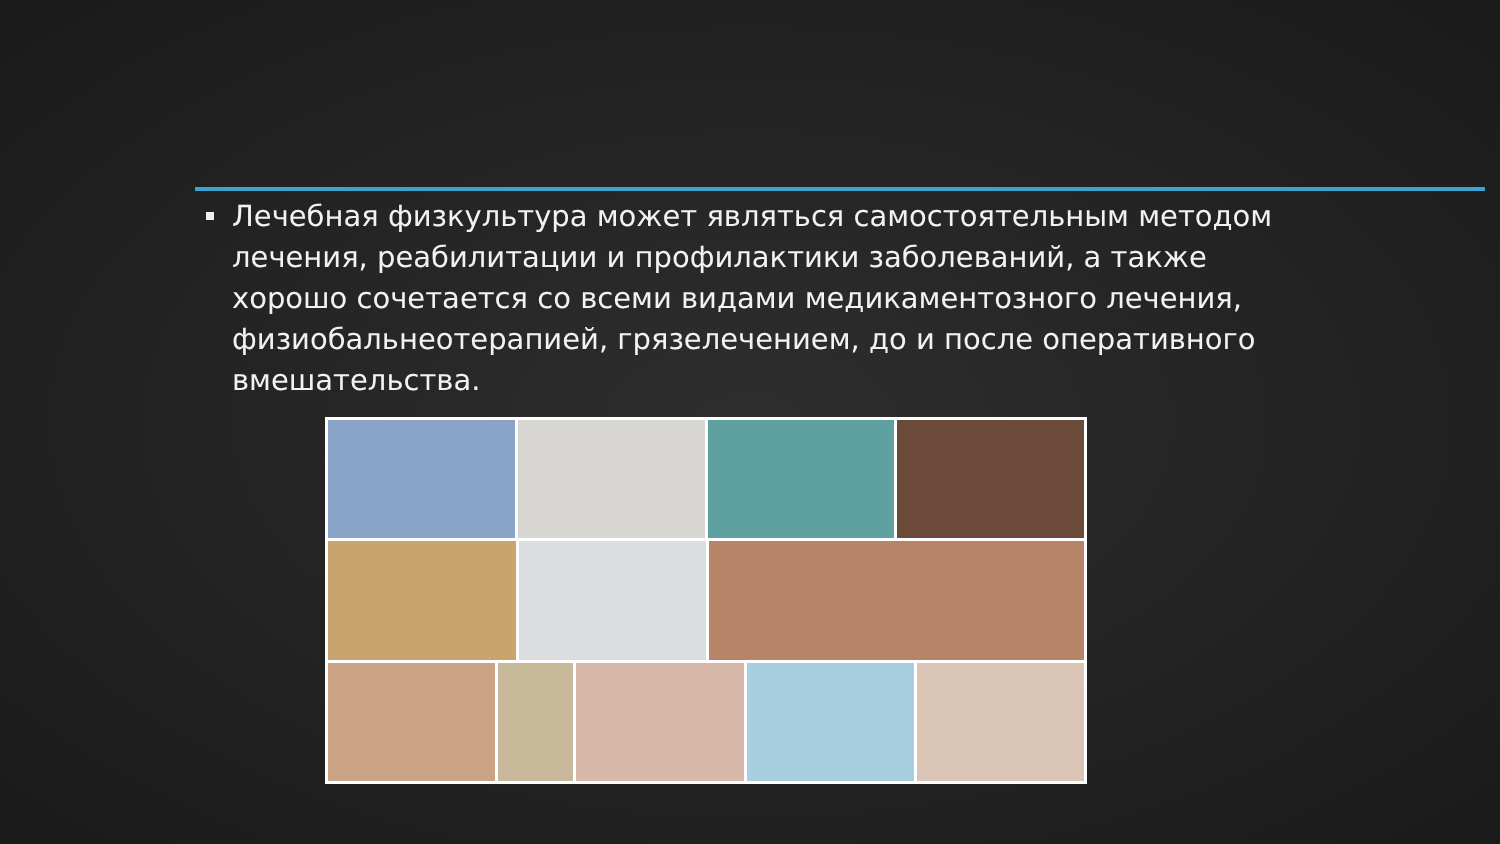Лечебная физкультура может являться самостоятельным методом лечения, реабилитации и профилактики заболеваний, а также хорошо сочетается со всеми видами медикаментозного лечения, физиобальнеотерапией, грязелечением, до и после оперативного вмешательства.